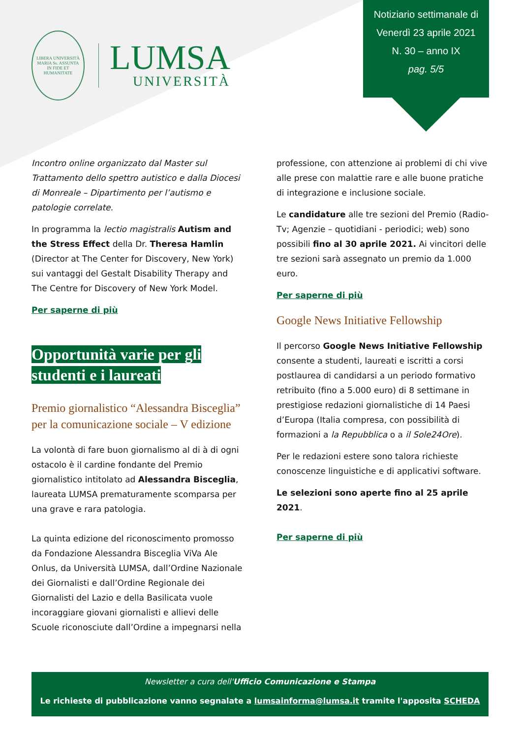LIBERA UNIVERSITÀ
MARIA Ss. ASSUNTA
IN FIDE ET HUMANITATE
LUMSA
UNIVERSITÀ
Notiziario settimanale di
Venerdì 23 aprile 2021
N. 30 – anno IX
pag. 5/5
Incontro online organizzato dal Master sul Trattamento dello spettro autistico e dalla Diocesi di Monreale – Dipartimento per l’autismo e patologie correlate.
In programma la lectio magistralis Autism and the Stress Effect della Dr. Theresa Hamlin (Director at The Center for Discovery, New York) sui vantaggi del Gestalt Disability Therapy and The Centre for Discovery of New York Model.
Per saperne di più
Opportunità varie per gli studenti e i laureati
Premio giornalistico “Alessandra Bisceglia” per la comunicazione sociale – V edizione
La volontà di fare buon giornalismo al di à di ogni ostacolo è il cardine fondante del Premio giornalistico intitolato ad Alessandra Bisceglia, laureata LUMSA prematuramente scomparsa per una grave e rara patologia.
La quinta edizione del riconoscimento promosso da Fondazione Alessandra Bisceglia ViVa Ale Onlus, da Università LUMSA, dall’Ordine Nazionale dei Giornalisti e dall’Ordine Regionale dei Giornalisti del Lazio e della Basilicata vuole incoraggiare giovani giornalisti e allievi delle Scuole riconosciute dall’Ordine a impegnarsi nella
professione, con attenzione ai problemi di chi vive alle prese con malattie rare e alle buone pratiche di integrazione e inclusione sociale.
Le candidature alle tre sezioni del Premio (Radio-Tv; Agenzie – quotidiani - periodici; web) sono possibili fino al 30 aprile 2021. Ai vincitori delle tre sezioni sarà assegnato un premio da 1.000 euro.
Per saperne di più
Google News Initiative Fellowship
Il percorso Google News Initiative Fellowship consente a studenti, laureati e iscritti a corsi postlaurea di candidarsi a un periodo formativo retribuito (fino a 5.000 euro) di 8 settimane in prestigiose redazioni giornalistiche di 14 Paesi d’Europa (Italia compresa, con possibilità di formazioni a la Repubblica o a il Sole24Ore).
Per le redazioni estere sono talora richieste conoscenze linguistiche e di applicativi software.
Le selezioni sono aperte fino al 25 aprile 2021.
Per saperne di più
Newsletter a cura dell'Ufficio Comunicazione e Stampa
Le richieste di pubblicazione vanno segnalate a lumsainforma@lumsa.it tramite l'apposita SCHEDA